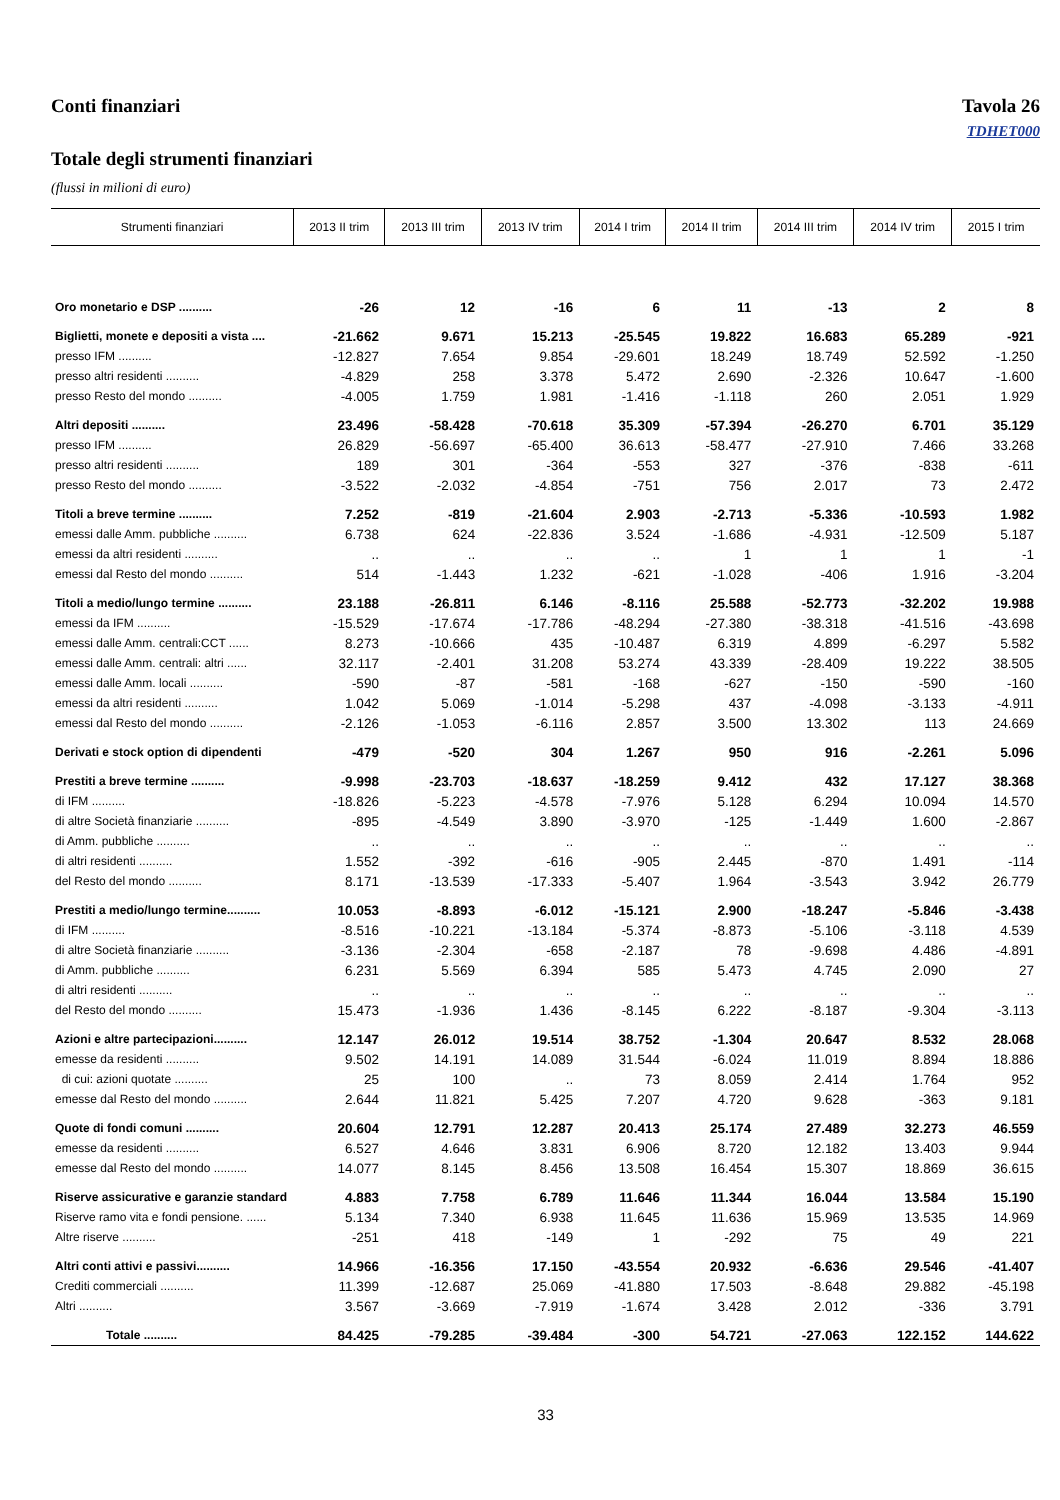Conti finanziari Tavola 26
TDHET000
Totale degli strumenti finanziari
(flussi in milioni di euro)
| Strumenti finanziari | 2013 II trim | 2013 III trim | 2013 IV trim | 2014 I trim | 2014 II trim | 2014 III trim | 2014 IV trim | 2015 I trim |
| --- | --- | --- | --- | --- | --- | --- | --- | --- |
| Oro monetario e DSP .......... | -26 | 12 | -16 | 6 | 11 | -13 | 2 | 8 |
| Biglietti, monete e depositi a vista .... | -21.662 | 9.671 | 15.213 | -25.545 | 19.822 | 16.683 | 65.289 | -921 |
| presso IFM .......... | -12.827 | 7.654 | 9.854 | -29.601 | 18.249 | 18.749 | 52.592 | -1.250 |
| presso altri residenti .......... | -4.829 | 258 | 3.378 | 5.472 | 2.690 | -2.326 | 10.647 | -1.600 |
| presso Resto del mondo .......... | -4.005 | 1.759 | 1.981 | -1.416 | -1.118 | 260 | 2.051 | 1.929 |
| Altri depositi .......... | 23.496 | -58.428 | -70.618 | 35.309 | -57.394 | -26.270 | 6.701 | 35.129 |
| presso IFM .......... | 26.829 | -56.697 | -65.400 | 36.613 | -58.477 | -27.910 | 7.466 | 33.268 |
| presso altri residenti .......... | 189 | 301 | -364 | -553 | 327 | -376 | -838 | -611 |
| presso Resto del mondo .......... | -3.522 | -2.032 | -4.854 | -751 | 756 | 2.017 | 73 | 2.472 |
| Titoli a breve termine .......... | 7.252 | -819 | -21.604 | 2.903 | -2.713 | -5.336 | -10.593 | 1.982 |
| emessi dalle Amm. pubbliche .......... | 6.738 | 624 | -22.836 | 3.524 | -1.686 | -4.931 | -12.509 | 5.187 |
| emessi da altri residenti .......... | .. | .. | .. | .. | 1 | 1 | 1 | -1 |
| emessi dal Resto del mondo .......... | 514 | -1.443 | 1.232 | -621 | -1.028 | -406 | 1.916 | -3.204 |
| Titoli a medio/lungo termine .......... | 23.188 | -26.811 | 6.146 | -8.116 | 25.588 | -52.773 | -32.202 | 19.988 |
| emessi da IFM .......... | -15.529 | -17.674 | -17.786 | -48.294 | -27.380 | -38.318 | -41.516 | -43.698 |
| emessi dalle Amm. centrali:CCT ...... | 8.273 | -10.666 | 435 | -10.487 | 6.319 | 4.899 | -6.297 | 5.582 |
| emessi dalle Amm. centrali: altri ...... | 32.117 | -2.401 | 31.208 | 53.274 | 43.339 | -28.409 | 19.222 | 38.505 |
| emessi dalle Amm. locali .......... | -590 | -87 | -581 | -168 | -627 | -150 | -590 | -160 |
| emessi da altri residenti .......... | 1.042 | 5.069 | -1.014 | -5.298 | 437 | -4.098 | -3.133 | -4.911 |
| emessi dal Resto del mondo .......... | -2.126 | -1.053 | -6.116 | 2.857 | 3.500 | 13.302 | 113 | 24.669 |
| Derivati e stock option di dipendenti | -479 | -520 | 304 | 1.267 | 950 | 916 | -2.261 | 5.096 |
| Prestiti a breve termine .......... | -9.998 | -23.703 | -18.637 | -18.259 | 9.412 | 432 | 17.127 | 38.368 |
| di IFM .......... | -18.826 | -5.223 | -4.578 | -7.976 | 5.128 | 6.294 | 10.094 | 14.570 |
| di altre Società finanziarie .......... | -895 | -4.549 | 3.890 | -3.970 | -125 | -1.449 | 1.600 | -2.867 |
| di Amm. pubbliche .......... | .. | .. | .. | .. | .. | .. | .. | .. |
| di altri residenti .......... | 1.552 | -392 | -616 | -905 | 2.445 | -870 | 1.491 | -114 |
| del Resto del mondo .......... | 8.171 | -13.539 | -17.333 | -5.407 | 1.964 | -3.543 | 3.942 | 26.779 |
| Prestiti a medio/lungo termine.......... | 10.053 | -8.893 | -6.012 | -15.121 | 2.900 | -18.247 | -5.846 | -3.438 |
| di IFM .......... | -8.516 | -10.221 | -13.184 | -5.374 | -8.873 | -5.106 | -3.118 | 4.539 |
| di altre Società finanziarie .......... | -3.136 | -2.304 | -658 | -2.187 | 78 | -9.698 | 4.486 | -4.891 |
| di Amm. pubbliche .......... | 6.231 | 5.569 | 6.394 | 585 | 5.473 | 4.745 | 2.090 | 27 |
| di altri residenti .......... | .. | .. | .. | .. | .. | .. | .. | .. |
| del Resto del mondo .......... | 15.473 | -1.936 | 1.436 | -8.145 | 6.222 | -8.187 | -9.304 | -3.113 |
| Azioni e altre partecipazioni.......... | 12.147 | 26.012 | 19.514 | 38.752 | -1.304 | 20.647 | 8.532 | 28.068 |
| emesse da residenti .......... | 9.502 | 14.191 | 14.089 | 31.544 | -6.024 | 11.019 | 8.894 | 18.886 |
| di cui: azioni quotate .......... | 25 | 100 | .. | 73 | 8.059 | 2.414 | 1.764 | 952 |
| emesse dal Resto del mondo .......... | 2.644 | 11.821 | 5.425 | 7.207 | 4.720 | 9.628 | -363 | 9.181 |
| Quote di fondi comuni .......... | 20.604 | 12.791 | 12.287 | 20.413 | 25.174 | 27.489 | 32.273 | 46.559 |
| emesse da residenti .......... | 6.527 | 4.646 | 3.831 | 6.906 | 8.720 | 12.182 | 13.403 | 9.944 |
| emesse dal Resto del mondo .......... | 14.077 | 8.145 | 8.456 | 13.508 | 16.454 | 15.307 | 18.869 | 36.615 |
| Riserve assicurative e garanzie standard | 4.883 | 7.758 | 6.789 | 11.646 | 11.344 | 16.044 | 13.584 | 15.190 |
| Riserve ramo vita e fondi pensione. ...... | 5.134 | 7.340 | 6.938 | 11.645 | 11.636 | 15.969 | 13.535 | 14.969 |
| Altre riserve .......... | -251 | 418 | -149 | 1 | -292 | 75 | 49 | 221 |
| Altri conti attivi e passivi.......... | 14.966 | -16.356 | 17.150 | -43.554 | 20.932 | -6.636 | 29.546 | -41.407 |
| Crediti commerciali .......... | 11.399 | -12.687 | 25.069 | -41.880 | 17.503 | -8.648 | 29.882 | -45.198 |
| Altri .......... | 3.567 | -3.669 | -7.919 | -1.674 | 3.428 | 2.012 | -336 | 3.791 |
| Totale .......... | 84.425 | -79.285 | -39.484 | -300 | 54.721 | -27.063 | 122.152 | 144.622 |
33